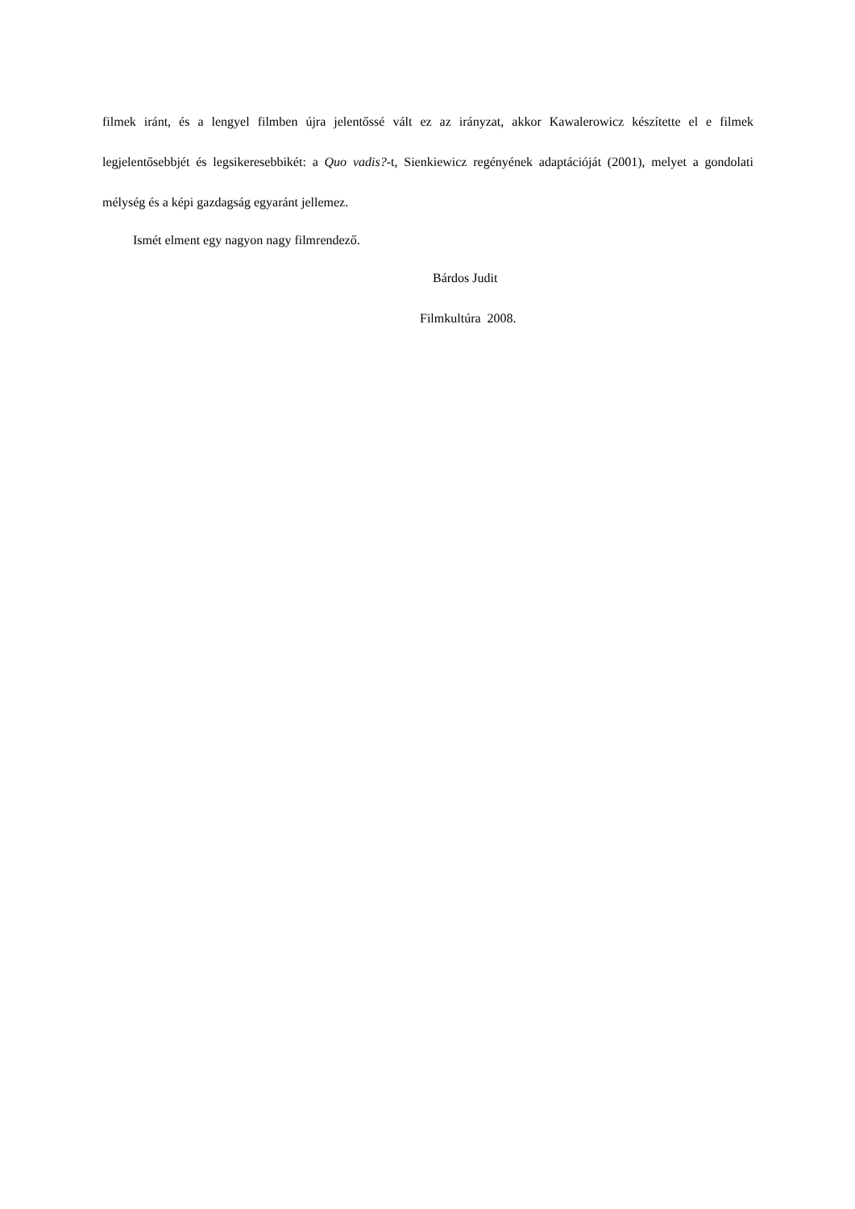filmek iránt, és a lengyel filmben újra jelentőssé vált ez az irányzat, akkor Kawalerowicz készítette el e filmek legjelentősebbjét és legsikeresebbikét: a Quo vadis?-t, Sienkiewicz regényének adaptációját (2001), melyet a gondolati mélység és a képi gazdagság egyaránt jellemez.
Ismét elment egy nagyon nagy filmrendező.
Bárdos Judit
Filmkultúra 2008.